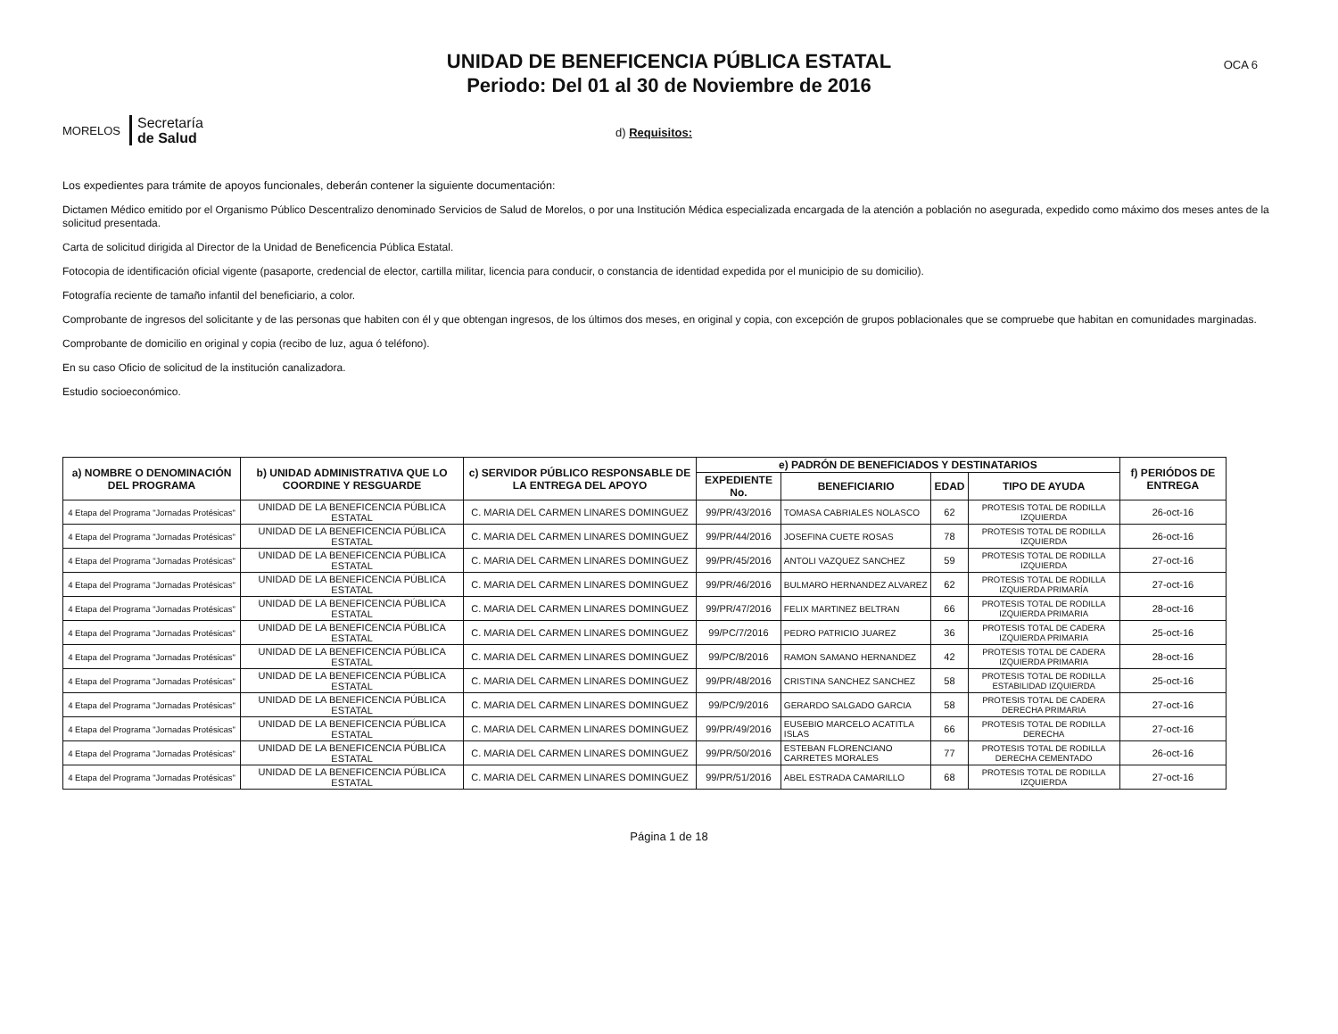OCA 6
UNIDAD DE BENEFICENCIA PÚBLICA ESTATAL
Periodo: Del 01 al 30 de Noviembre de 2016
MORELOS
Secretaría
de Salud
d) Requisitos:
Los expedientes para trámite de apoyos funcionales, deberán contener la siguiente documentación:
Dictamen Médico emitido por el Organismo Público Descentralizo denominado Servicios de Salud de Morelos, o por una Institución Médica especializada encargada de la atención a población no asegurada, expedido como máximo dos meses antes de la solicitud presentada.
Carta de solicitud dirigida al Director de la Unidad de Beneficencia Pública Estatal.
Fotocopia de identificación oficial vigente (pasaporte, credencial de elector, cartilla militar, licencia para conducir, o constancia de identidad expedida por el municipio de su domicilio).
Fotografía reciente de tamaño infantil del beneficiario, a color.
Comprobante de ingresos del solicitante y de las personas que habiten con él y que obtengan ingresos, de los últimos dos meses, en original y copia, con excepción de grupos poblacionales que se compruebe que habitan en comunidades marginadas.
Comprobante de domicilio en original y copia (recibo de luz, agua ó teléfono).
En su caso Oficio de solicitud de la institución canalizadora.
Estudio socioeconómico.
| a) NOMBRE O DENOMINACIÓN DEL PROGRAMA | b) UNIDAD ADMINISTRATIVA QUE LO COORDINE Y RESGUARDE | c) SERVIDOR PÚBLICO RESPONSABLE DE LA ENTREGA DEL APOYO | e) PADRÓN DE BENEFICIADOS Y DESTINATARIOS | | | | f) PERIÓDOS DE ENTREGA |
| --- | --- | --- | --- | --- | --- | --- | --- |
| | | | EXPEDIENTE No. | BENEFICIARIO | EDAD | TIPO DE AYUDA | |
| 4 Etapa del Programa "Jornadas Protésicas" | UNIDAD DE LA BENEFICENCIA PÚBLICA ESTATAL | C. MARIA DEL CARMEN LINARES DOMINGUEZ | 99/PR/43/2016 | TOMASA CABRIALES NOLASCO | 62 | PROTESIS TOTAL DE RODILLA IZQUIERDA | 26-oct-16 |
| 4 Etapa del Programa "Jornadas Protésicas" | UNIDAD DE LA BENEFICENCIA PÚBLICA ESTATAL | C. MARIA DEL CARMEN LINARES DOMINGUEZ | 99/PR/44/2016 | JOSEFINA CUETE ROSAS | 78 | PROTESIS TOTAL DE RODILLA IZQUIERDA | 26-oct-16 |
| 4 Etapa del Programa "Jornadas Protésicas" | UNIDAD DE LA BENEFICENCIA PÚBLICA ESTATAL | C. MARIA DEL CARMEN LINARES DOMINGUEZ | 99/PR/45/2016 | ANTOLI VAZQUEZ SANCHEZ | 59 | PROTESIS TOTAL DE RODILLA IZQUIERDA | 27-oct-16 |
| 4 Etapa del Programa "Jornadas Protésicas" | UNIDAD DE LA BENEFICENCIA PÚBLICA ESTATAL | C. MARIA DEL CARMEN LINARES DOMINGUEZ | 99/PR/46/2016 | BULMARO HERNANDEZ ALVAREZ | 62 | PROTESIS TOTAL DE RODILLA IZQUIERDA PRIMARÍA | 27-oct-16 |
| 4 Etapa del Programa "Jornadas Protésicas" | UNIDAD DE LA BENEFICENCIA PÚBLICA ESTATAL | C. MARIA DEL CARMEN LINARES DOMINGUEZ | 99/PR/47/2016 | FELIX MARTINEZ BELTRAN | 66 | PROTESIS TOTAL DE RODILLA IZQUIERDA PRIMARIA | 28-oct-16 |
| 4 Etapa del Programa "Jornadas Protésicas" | UNIDAD DE LA BENEFICENCIA PÚBLICA ESTATAL | C. MARIA DEL CARMEN LINARES DOMINGUEZ | 99/PC/7/2016 | PEDRO PATRICIO JUAREZ | 36 | PROTESIS TOTAL DE CADERA IZQUIERDA PRIMARIA | 25-oct-16 |
| 4 Etapa del Programa "Jornadas Protésicas" | UNIDAD DE LA BENEFICENCIA PÚBLICA ESTATAL | C. MARIA DEL CARMEN LINARES DOMINGUEZ | 99/PC/8/2016 | RAMON SAMANO HERNANDEZ | 42 | PROTESIS TOTAL DE CADERA IZQUIERDA PRIMARIA | 28-oct-16 |
| 4 Etapa del Programa "Jornadas Protésicas" | UNIDAD DE LA BENEFICENCIA PÚBLICA ESTATAL | C. MARIA DEL CARMEN LINARES DOMINGUEZ | 99/PR/48/2016 | CRISTINA SANCHEZ SANCHEZ | 58 | PROTESIS TOTAL DE RODILLA ESTABILIDAD IZQUIERDA | 25-oct-16 |
| 4 Etapa del Programa "Jornadas Protésicas" | UNIDAD DE LA BENEFICENCIA PÚBLICA ESTATAL | C. MARIA DEL CARMEN LINARES DOMINGUEZ | 99/PC/9/2016 | GERARDO SALGADO GARCIA | 58 | PROTESIS TOTAL DE CADERA DERECHA PRIMARIA | 27-oct-16 |
| 4 Etapa del Programa "Jornadas Protésicas" | UNIDAD DE LA BENEFICENCIA PÚBLICA ESTATAL | C. MARIA DEL CARMEN LINARES DOMINGUEZ | 99/PR/49/2016 | EUSEBIO MARCELO ACATITLA ISLAS | 66 | PROTESIS TOTAL DE RODILLA DERECHA | 27-oct-16 |
| 4 Etapa del Programa "Jornadas Protésicas" | UNIDAD DE LA BENEFICENCIA PÚBLICA ESTATAL | C. MARIA DEL CARMEN LINARES DOMINGUEZ | 99/PR/50/2016 | ESTEBAN FLORENCIANO CARRETES MORALES | 77 | PROTESIS TOTAL DE RODILLA DERECHA CEMENTADO | 26-oct-16 |
| 4 Etapa del Programa "Jornadas Protésicas" | UNIDAD DE LA BENEFICENCIA PÚBLICA ESTATAL | C. MARIA DEL CARMEN LINARES DOMINGUEZ | 99/PR/51/2016 | ABEL ESTRADA CAMARILLO | 68 | PROTESIS TOTAL DE RODILLA IZQUIERDA | 27-oct-16 |
Página 1 de 18